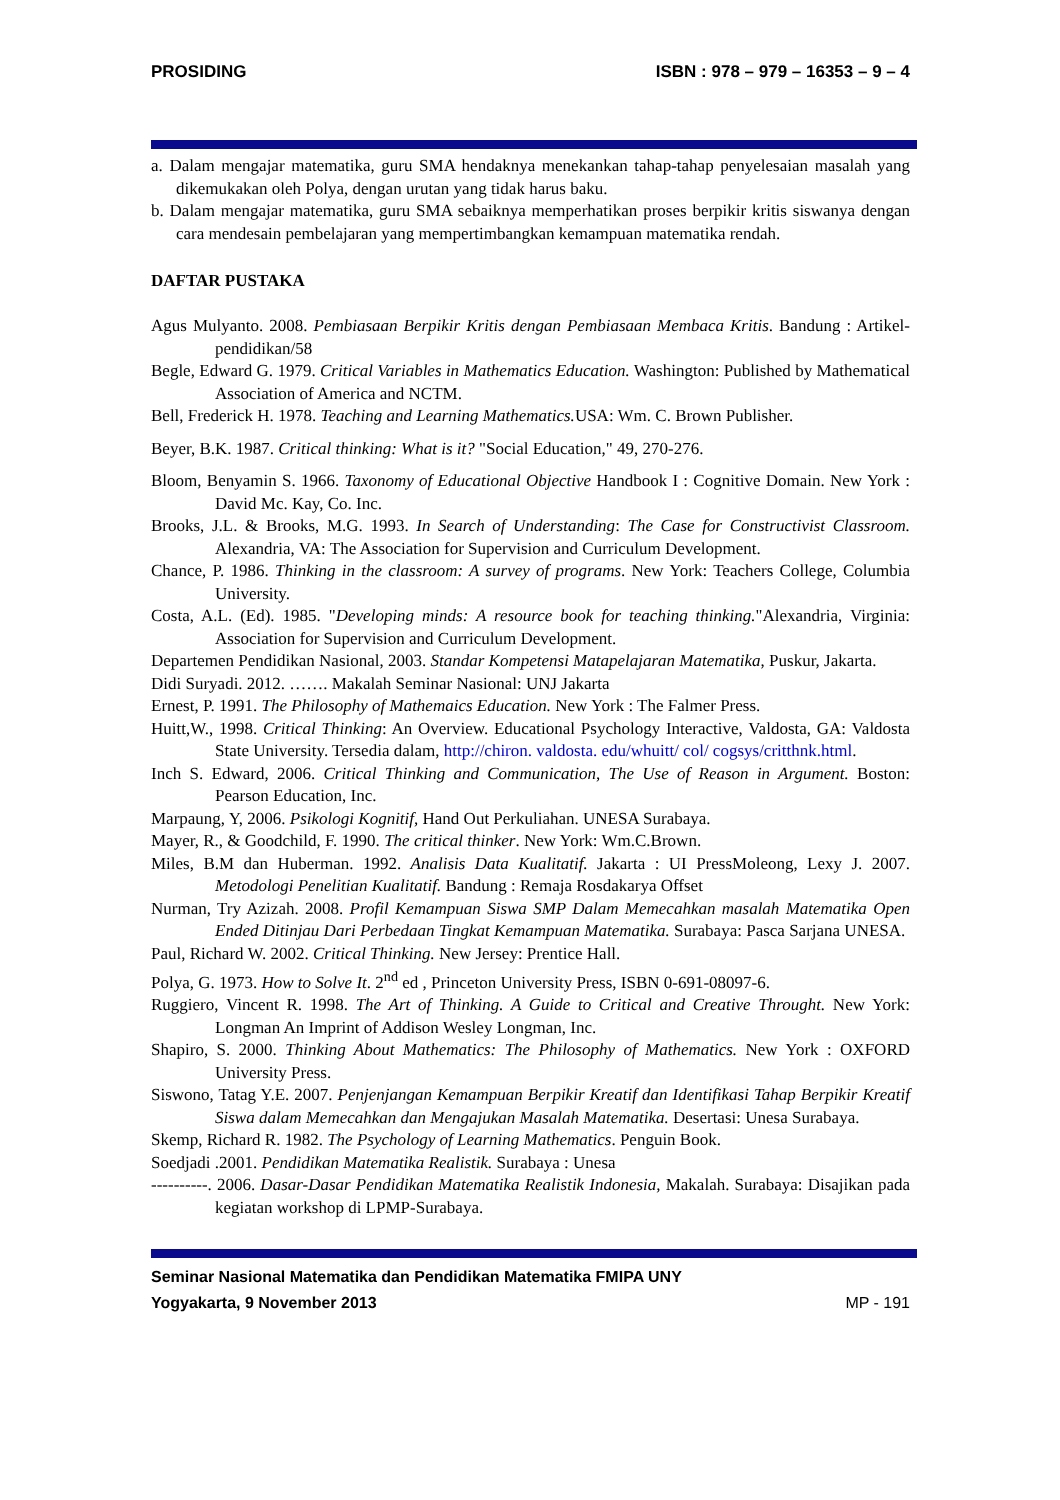PROSIDING ISBN : 978 – 979 – 16353 – 9 – 4
a. Dalam mengajar matematika, guru SMA hendaknya menekankan tahap-tahap penyelesaian masalah yang dikemukakan oleh Polya, dengan urutan yang tidak harus baku.
b. Dalam mengajar matematika, guru SMA sebaiknya memperhatikan proses berpikir kritis siswanya dengan cara mendesain pembelajaran yang mempertimbangkan kemampuan matematika rendah.
DAFTAR PUSTAKA
Agus Mulyanto. 2008. Pembiasaan Berpikir Kritis dengan Pembiasaan Membaca Kritis. Bandung : Artikel-pendidikan/58
Begle, Edward G. 1979. Critical Variables in Mathematics Education. Washington: Published by Mathematical Association of America and NCTM.
Bell, Frederick H. 1978. Teaching and Learning Mathematics. USA: Wm. C. Brown Publisher.
Beyer, B.K. 1987. Critical thinking: What is it? "Social Education," 49, 270-276.
Bloom, Benyamin S. 1966. Taxonomy of Educational Objective Handbook I : Cognitive Domain. New York : David Mc. Kay, Co. Inc.
Brooks, J.L. & Brooks, M.G. 1993. In Search of Understanding: The Case for Constructivist Classroom. Alexandria, VA: The Association for Supervision and Curriculum Development.
Chance, P. 1986. Thinking in the classroom: A survey of programs. New York: Teachers College, Columbia University.
Costa, A.L. (Ed). 1985. "Developing minds: A resource book for teaching thinking."Alexandria, Virginia: Association for Supervision and Curriculum Development.
Departemen Pendidikan Nasional, 2003. Standar Kompetensi Matapelajaran Matematika, Puskur, Jakarta.
Didi Suryadi. 2012. ……. Makalah Seminar Nasional: UNJ Jakarta
Ernest, P. 1991. The Philosophy of Mathemaics Education. New York : The Falmer Press.
Huitt,W., 1998. Critical Thinking: An Overview. Educational Psychology Interactive, Valdosta, GA: Valdosta State University. Tersedia dalam, http://chiron. valdosta. edu/whuitt/ col/ cogsys/critthnk.html.
Inch S. Edward, 2006. Critical Thinking and Communication, The Use of Reason in Argument. Boston: Pearson Education, Inc.
Marpaung, Y, 2006. Psikologi Kognitif, Hand Out Perkuliahan. UNESA Surabaya.
Mayer, R., & Goodchild, F. 1990. The critical thinker. New York: Wm.C.Brown.
Miles, B.M dan Huberman. 1992. Analisis Data Kualitatif. Jakarta : UI PressMoleong, Lexy J. 2007. Metodologi Penelitian Kualitatif. Bandung : Remaja Rosdakarya Offset
Nurman, Try Azizah. 2008. Profil Kemampuan Siswa SMP Dalam Memecahkan masalah Matematika Open Ended Ditinjau Dari Perbedaan Tingkat Kemampuan Matematika. Surabaya: Pasca Sarjana UNESA.
Paul, Richard W. 2002. Critical Thinking. New Jersey: Prentice Hall.
Polya, G. 1973. How to Solve It. 2<sup>nd</sup> ed , Princeton University Press, ISBN 0-691-08097-6.
Ruggiero, Vincent R. 1998. The Art of Thinking. A Guide to Critical and Creative Throught. New York: Longman An Imprint of Addison Wesley Longman, Inc.
Shapiro, S. 2000. Thinking About Mathematics: The Philosophy of Mathematics. New York : OXFORD University Press.
Siswono, Tatag Y.E. 2007. Penjenjangan Kemampuan Berpikir Kreatif dan Identifikasi Tahap Berpikir Kreatif Siswa dalam Memecahkan dan Mengajukan Masalah Matematika. Desertasi: Unesa Surabaya.
Skemp, Richard R. 1982. The Psychology of Learning Mathematics. Penguin Book.
Soedjadi .2001. Pendidikan Matematika Realistik. Surabaya : Unesa
----------. 2006. Dasar-Dasar Pendidikan Matematika Realistik Indonesia, Makalah. Surabaya: Disajikan pada kegiatan workshop di LPMP-Surabaya.
Seminar Nasional Matematika dan Pendidikan Matematika FMIPA UNY
Yogyakarta, 9 November 2013 MP - 191